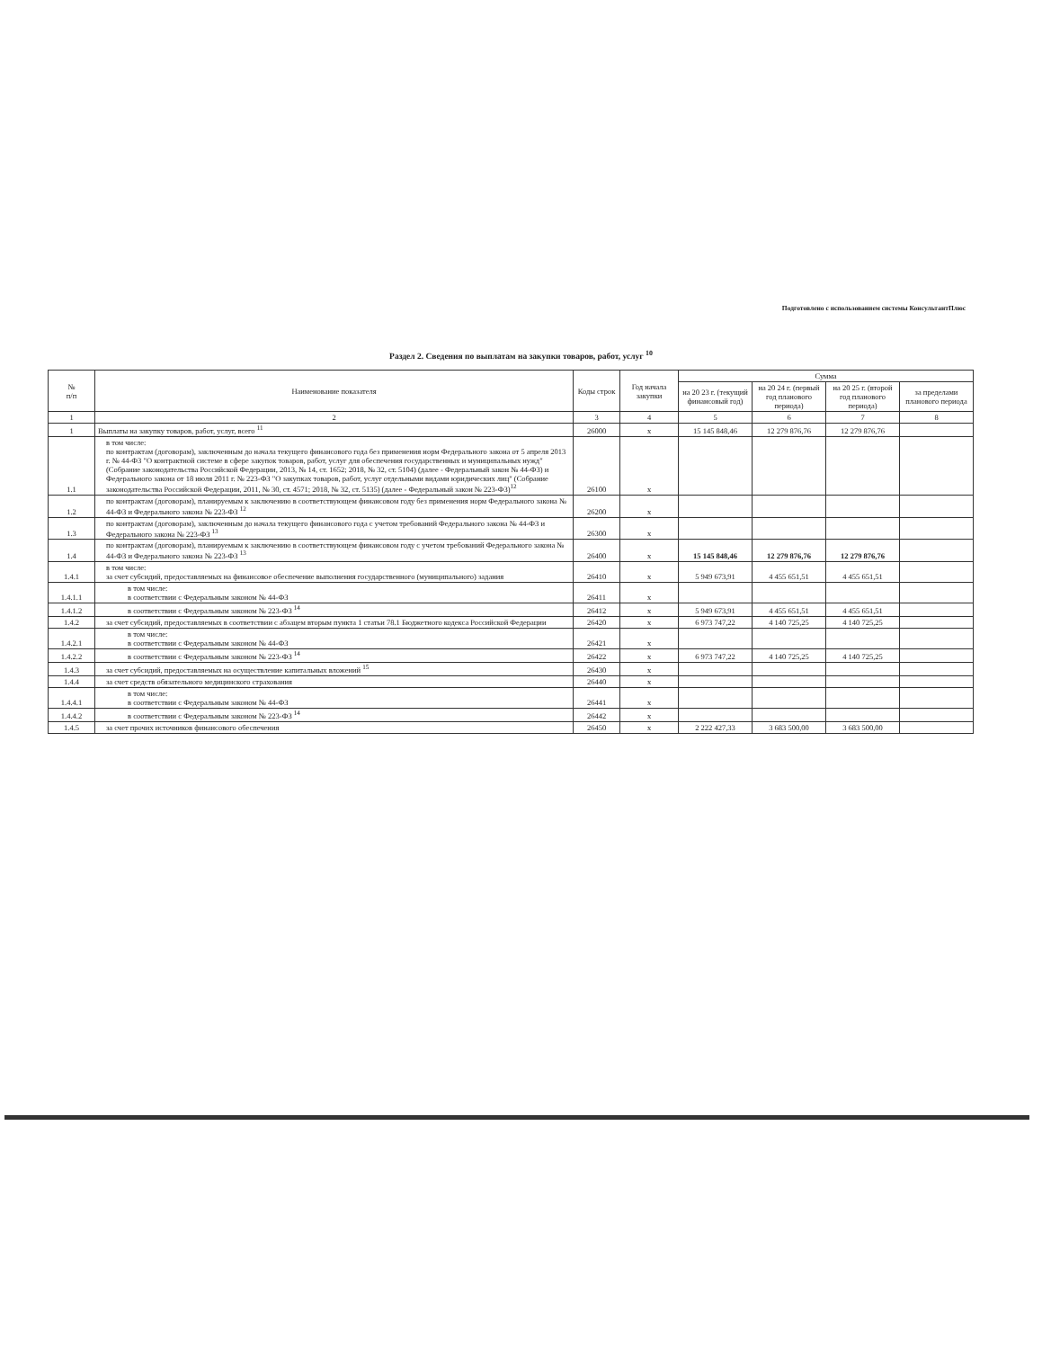Подготовлено с использованием системы КонсультантПлюс
Раздел 2. Сведения по выплатам на закупки товаров, работ, услуг <sup>10</sup>
| № п/п | Наименование показателя | Коды строк | Год начала закупки | Сумма | | | |
| --- | --- | --- | --- | --- | --- | --- | --- |
| | | | | на 20 23 г. (текущий финансовый год) | на 20 24 г. (первый год планового периода) | на 20 25 г. (второй год планового периода) | за пределами планового периода |
| 1 | 2 | 3 | 4 | 5 | 6 | 7 | 8 |
| 1 | Выплаты на закупку товаров, работ, услуг, всего <sup>11</sup> | 26000 | х | 15 145 848,46 | 12 279 876,76 | 12 279 876,76 | |
| 1.1 | в том числе: по контрактам (договорам), заключенным до начала текущего финансового года без применения норм Федерального закона от 5 апреля 2013 г. № 44-ФЗ "О контрактной системе в сфере закупок товаров, работ, услуг для обеспечения государственных и муниципальных нужд" (Собрание законодательства Российской Федерации, 2013, № 14, ст. 1652; 2018, № 32, ст. 5104) (далее - Федеральный закон № 44-ФЗ) и Федерального закона от 18 июля 2011 г. № 223-ФЗ "О закупках товаров, работ, услуг отдельными видами юридических лиц" (Собрание законодательства Российской Федерации, 2011, № 30, ст. 4571; 2018, № 32, ст. 5135) (далее - Федеральный закон № 223-ФЗ)<sup>12</sup> | 26100 | х | | | | |
| 1.2 | по контрактам (договорам), планируемым к заключению в соответствующем финансовом году без применения норм Федерального закона № 44-ФЗ и Федерального закона № 223-ФЗ <sup>12</sup> | 26200 | х | | | | |
| 1.3 | по контрактам (договорам), заключенным до начала текущего финансового года с учетом требований Федерального закона № 44-ФЗ и Федерального закона № 223-ФЗ <sup>13</sup> | 26300 | х | | | | |
| 1.4 | по контрактам (договорам), планируемым к заключению в соответствующем финансовом году с учетом требований Федерального закона № 44-ФЗ и Федерального закона № 223-ФЗ <sup>13</sup> | 26400 | х | 15 145 848,46 | 12 279 876,76 | 12 279 876,76 | |
| 1.4.1 | в том числе: за счет субсидий, предоставляемых на финансовое обеспечение выполнения государственного (муниципального) задания | 26410 | х | 5 949 673,91 | 4 455 651,51 | 4 455 651,51 | |
| 1.4.1.1 | в том числе: в соответствии с Федеральным законом № 44-ФЗ | 26411 | х | | | | |
| 1.4.1.2 | в соответствии с Федеральным законом № 223-ФЗ <sup>14</sup> | 26412 | х | 5 949 673,91 | 4 455 651,51 | 4 455 651,51 | |
| 1.4.2 | за счет субсидий, предоставляемых в соответствии с абзацем вторым пункта 1 статьи 78.1 Бюджетного кодекса Российской Федерации | 26420 | х | 6 973 747,22 | 4 140 725,25 | 4 140 725,25 | |
| 1.4.2.1 | в том числе: в соответствии с Федеральным законом № 44-ФЗ | 26421 | х | | | | |
| 1.4.2.2 | в соответствии с Федеральным законом № 223-ФЗ <sup>14</sup> | 26422 | х | 6 973 747,22 | 4 140 725,25 | 4 140 725,25 | |
| 1.4.3 | за счет субсидий, предоставляемых на осуществление капитальных вложений <sup>15</sup> | 26430 | х | | | | |
| 1.4.4 | за счет средств обязательного медицинского страхования | 26440 | х | | | | |
| 1.4.4.1 | в том числе: в соответствии с Федеральным законом № 44-ФЗ | 26441 | х | | | | |
| 1.4.4.2 | в соответствии с Федеральным законом № 223-ФЗ <sup>14</sup> | 26442 | х | | | | |
| 1.4.5 | за счет прочих источников финансового обеспечения | 26450 | х | 2 222 427,33 | 3 683 500,00 | 3 683 500,00 | |